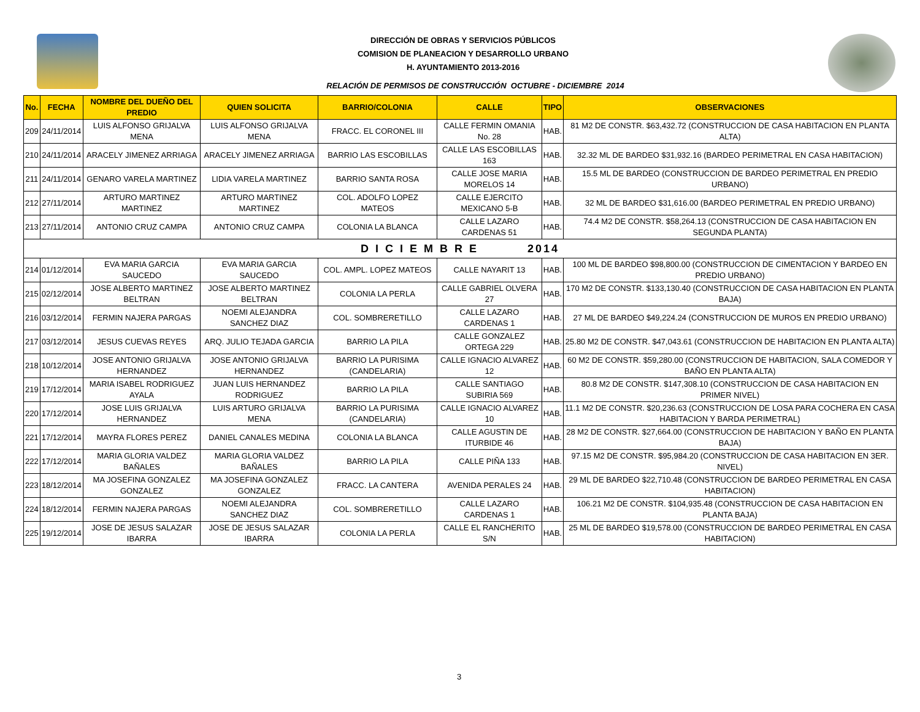DIRECCIÓN DE OBRAS Y SERVICIOS PÚBLICOS
COMISION DE PLANEACION Y DESARROLLO URBANO
H. AYUNTAMIENTO 2013-2016
RELACIÓN DE PERMISOS DE CONSTRUCCIÓN OCTUBRE - DICIEMBRE 2014
| No. | FECHA | NOMBRE DEL DUEÑO DEL PREDIO | QUIEN SOLICITA | BARRIO/COLONIA | CALLE | TIPO | OBSERVACIONES |
| --- | --- | --- | --- | --- | --- | --- | --- |
| 209 | 24/11/2014 | LUIS ALFONSO GRIJALVA MENA | LUIS ALFONSO GRIJALVA MENA | FRACC. EL CORONEL III | CALLE FERMIN OMANIA No. 28 | HAB. | 81 M2 DE CONSTR. $63,432.72 (CONSTRUCCION DE CASA HABITACION EN PLANTA ALTA) |
| 210 | 24/11/2014 | ARACELY JIMENEZ ARRIAGA | ARACELY JIMENEZ ARRIAGA | BARRIO LAS ESCOBILLAS | CALLE LAS ESCOBILLAS 163 | HAB. | 32.32 ML DE BARDEO $31,932.16 (BARDEO PERIMETRAL EN CASA HABITACION) |
| 211 | 24/11/2014 | GENARO VARELA MARTINEZ | LIDIA VARELA MARTINEZ | BARRIO SANTA ROSA | CALLE JOSE MARIA MORELOS 14 | HAB. | 15.5 ML DE BARDEO (CONSTRUCCION DE BARDEO PERIMETRAL EN PREDIO URBANO) |
| 212 | 27/11/2014 | ARTURO MARTINEZ MARTINEZ | ARTURO MARTINEZ MARTINEZ | COL. ADOLFO LOPEZ MATEOS | CALLE EJERCITO MEXICANO 5-B | HAB. | 32 ML DE BARDEO $31,616.00 (BARDEO PERIMETRAL EN PREDIO URBANO) |
| 213 | 27/11/2014 | ANTONIO CRUZ CAMPA | ANTONIO CRUZ CAMPA | COLONIA LA BLANCA | CALLE LAZARO CARDENAS 51 | HAB. | 74.4 M2 DE CONSTR. $58,264.13 (CONSTRUCCION DE CASA HABITACION EN SEGUNDA PLANTA) |
| D I C I E M B R E 2014 | | | | | | | |
| 214 | 01/12/2014 | EVA MARIA GARCIA SAUCEDO | EVA MARIA GARCIA SAUCEDO | COL. AMPL. LOPEZ MATEOS | CALLE NAYARIT 13 | HAB. | 100 ML DE BARDEO $98,800.00 (CONSTRUCCION DE CIMENTACION Y BARDEO EN PREDIO URBANO) |
| 215 | 02/12/2014 | JOSE ALBERTO MARTINEZ BELTRAN | JOSE ALBERTO MARTINEZ BELTRAN | COLONIA LA PERLA | CALLE GABRIEL OLVERA 27 | HAB. | 170 M2 DE CONSTR. $133,130.40 (CONSTRUCCION DE CASA HABITACION EN PLANTA BAJA) |
| 216 | 03/12/2014 | FERMIN NAJERA PARGAS | NOEMI ALEJANDRA SANCHEZ DIAZ | COL. SOMBRERETILLO | CALLE LAZARO CARDENAS 1 | HAB. | 27 ML DE BARDEO $49,224.24 (CONSTRUCCION DE MUROS EN PREDIO URBANO) |
| 217 | 03/12/2014 | JESUS CUEVAS REYES | ARQ. JULIO TEJADA GARCIA | BARRIO LA PILA | CALLE GONZALEZ ORTEGA 229 | HAB. | 25.80 M2 DE CONSTR. $47,043.61 (CONSTRUCCION DE HABITACION EN PLANTA ALTA) |
| 218 | 10/12/2014 | JOSE ANTONIO GRIJALVA HERNANDEZ | JOSE ANTONIO GRIJALVA HERNANDEZ | BARRIO LA PURISIMA (CANDELARIA) | CALLE IGNACIO ALVAREZ 12 | HAB. | 60 M2 DE CONSTR. $59,280.00 (CONSTRUCCION DE HABITACION, SALA COMEDOR Y BAÑO EN PLANTA ALTA) |
| 219 | 17/12/2014 | MARIA ISABEL RODRIGUEZ AYALA | JUAN LUIS HERNANDEZ RODRIGUEZ | BARRIO LA PILA | CALLE SANTIAGO SUBIRIA 569 | HAB. | 80.8 M2 DE CONSTR. $147,308.10 (CONSTRUCCION DE CASA HABITACION EN PRIMER NIVEL) |
| 220 | 17/12/2014 | JOSE LUIS GRIJALVA HERNANDEZ | LUIS ARTURO GRIJALVA MENA | BARRIO LA PURISIMA (CANDELARIA) | CALLE IGNACIO ALVAREZ 10 | HAB. | 11.1 M2 DE CONSTR. $20,236.63 (CONSTRUCCION DE LOSA PARA COCHERA EN CASA HABITACION Y BARDA PERIMETRAL) |
| 221 | 17/12/2014 | MAYRA FLORES PEREZ | DANIEL CANALES MEDINA | COLONIA LA BLANCA | CALLE AGUSTIN DE ITURBIDE 46 | HAB. | 28 M2 DE CONSTR. $27,664.00 (CONSTRUCCION DE HABITACION Y BAÑO EN PLANTA BAJA) |
| 222 | 17/12/2014 | MARIA GLORIA VALDEZ BAÑALES | MARIA GLORIA VALDEZ BAÑALES | BARRIO LA PILA | CALLE PIÑA 133 | HAB. | 97.15 M2 DE CONSTR. $95,984.20 (CONSTRUCCION DE CASA HABITACION EN 3ER. NIVEL) |
| 223 | 18/12/2014 | MA JOSEFINA GONZALEZ GONZALEZ | MA JOSEFINA GONZALEZ GONZALEZ | FRACC. LA CANTERA | AVENIDA PERALES 24 | HAB. | 29 ML DE BARDEO $22,710.48 (CONSTRUCCION DE BARDEO PERIMETRAL EN CASA HABITACION) |
| 224 | 18/12/2014 | FERMIN NAJERA PARGAS | NOEMI ALEJANDRA SANCHEZ DIAZ | COL. SOMBRERETILLO | CALLE LAZARO CARDENAS 1 | HAB. | 106.21 M2 DE CONSTR. $104,935.48 (CONSTRUCCION DE CASA HABITACION EN PLANTA BAJA) |
| 225 | 19/12/2014 | JOSE DE JESUS SALAZAR IBARRA | JOSE DE JESUS SALAZAR IBARRA | COLONIA LA PERLA | CALLE EL RANCHERITO S/N | HAB. | 25 ML DE BARDEO $19,578.00 (CONSTRUCCION DE BARDEO PERIMETRAL EN CASA HABITACION) |
3